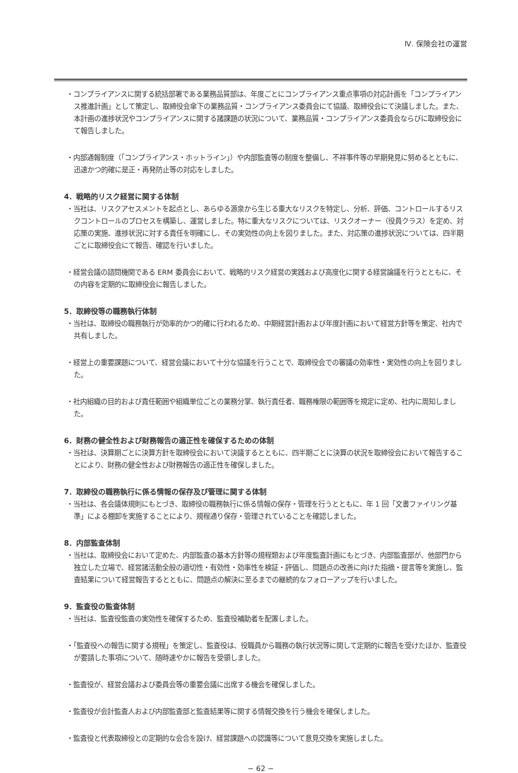Ⅳ. 保険会社の運営
・コンプライアンスに関する統括部署である業務品質部は、年度ごとにコンプライアンス重点事項の対応計画を「コンプライアンス推進計画」として策定し、取締役会傘下の業務品質・コンプライアンス委員会にて協議、取締役会にて決議しました。また、本計画の進捗状況やコンプライアンスに関する諸課題の状況について、業務品質・コンプライアンス委員会ならびに取締役会にて報告しました。
・内部通報制度（「コンプライアンス・ホットライン」）や内部監査等の制度を整備し、不祥事件等の早期発見に努めるとともに、迅速かつ的確に是正・再発防止等の対応をしました。
4．戦略的リスク経営に関する体制
・当社は、リスクアセスメントを起点とし、あらゆる源泉から生じる重大なリスクを特定し、分析、評価、コントロールするリスクコントロールのプロセスを構築し、運営しました。特に重大なリスクについては、リスクオーナー（役員クラス）を定め、対応策の実施、進捗状況に対する責任を明確にし、その実効性の向上を図りました。また、対応策の進捗状況については、四半期ごとに取締役会にて報告、確認を行いました。
・経営会議の諮問機関である ERM 委員会において、戦略的リスク経営の実践および高度化に関する経営論議を行うとともに、その内容を定期的に取締役会に報告しました。
5．取締役等の職務執行体制
・当社は、取締役の職務執行が効率的かつ的確に行われるため、中期経営計画および年度計画において経営方針等を策定、社内で共有しました。
・経営上の重要課題について、経営会議において十分な協議を行うことで、取締役会での審議の効率性・実効性の向上を図りました。
・社内組織の目的および責任範囲や組織単位ごとの業務分掌、執行責任者、職務権限の範囲等を規定に定め、社内に周知しました。
6．財務の健全性および財務報告の適正性を確保するための体制
・当社は、決算期ごとに決算方針を取締役会において決議するとともに、四半期ごとに決算の状況を取締役会において報告することにより、財務の健全性および財務報告の適正性を確保しました。
7．取締役の職務執行に係る情報の保存及び管理に関する体制
・当社は、各会議体規則にもとづき、取締役の職務執行に係る情報の保存・管理を行うとともに、年 1 回「文書ファイリング基準」による棚卸を実施することにより、規程通り保存・管理されていることを確認しました。
8．内部監査体制
・当社は、取締役会において定めた、内部監査の基本方針等の規程類および年度監査計画にもとづき、内部監査部が、他部門から独立した立場で、経営諸活動全般の適切性・有効性・効率性を検証・評価し、問題点の改善に向けた指摘・提言等を実施し、監査結果について経営報告するとともに、問題点の解決に至るまでの継続的なフォローアップを行いました。
9．監査役の監査体制
・当社は、監査役監査の実効性を確保するため、監査役補助者を配置しました。
・「監査役への報告に関する規程」を策定し、監査役は、役職員から職務の執行状況等に関して定期的に報告を受けたほか、監査役が要請した事項について、随時速やかに報告を受領しました。
・監査役が、経営会議および委員会等の重要会議に出席する機会を確保しました。
・監査役が会計監査人および内部監査部と監査結果等に関する情報交換を行う機会を確保しました。
・監査役と代表取締役との定期的な会合を設け、経営課題への認識等について意見交換を実施しました。
− 62 −